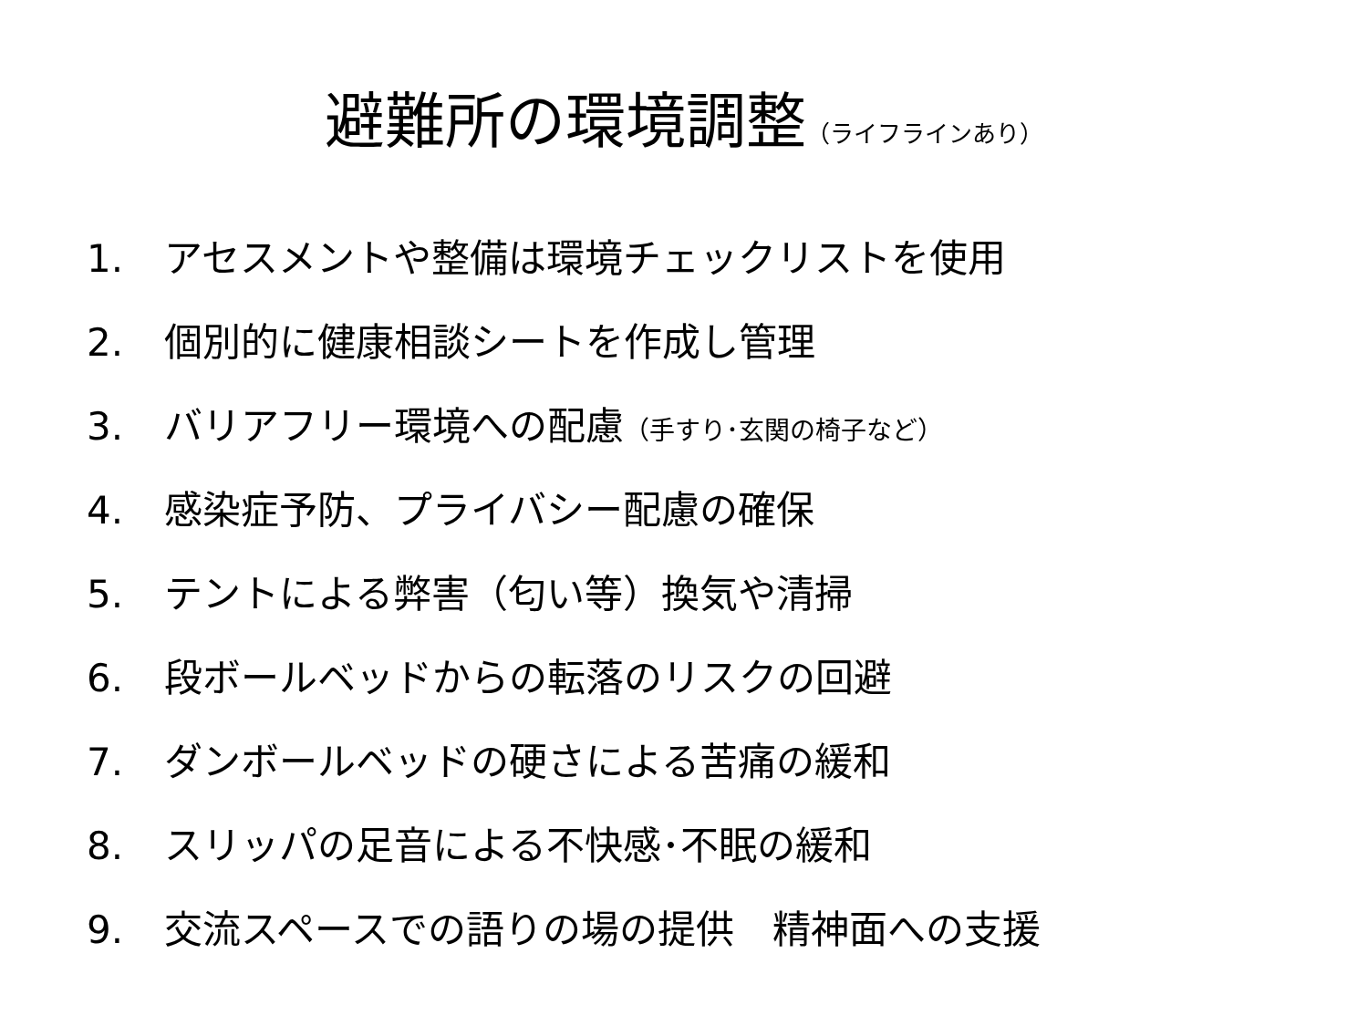避難所の環境調整（ライフラインあり）
1. アセスメントや整備は環境チェックリストを使用
2. 個別的に健康相談シートを作成し管理
3. バリアフリー環境への配慮（手すり･玄関の椅子など）
4. 感染症予防、プライバシー配慮の確保
5. テントによる弊害（匂い等）換気や清掃
6. 段ボールベッドからの転落のリスクの回避
7. ダンボールベッドの硬さによる苦痛の緩和
8. スリッパの足音による不快感･不眠の緩和
9. 交流スペースでの語りの場の提供　精神面への支援